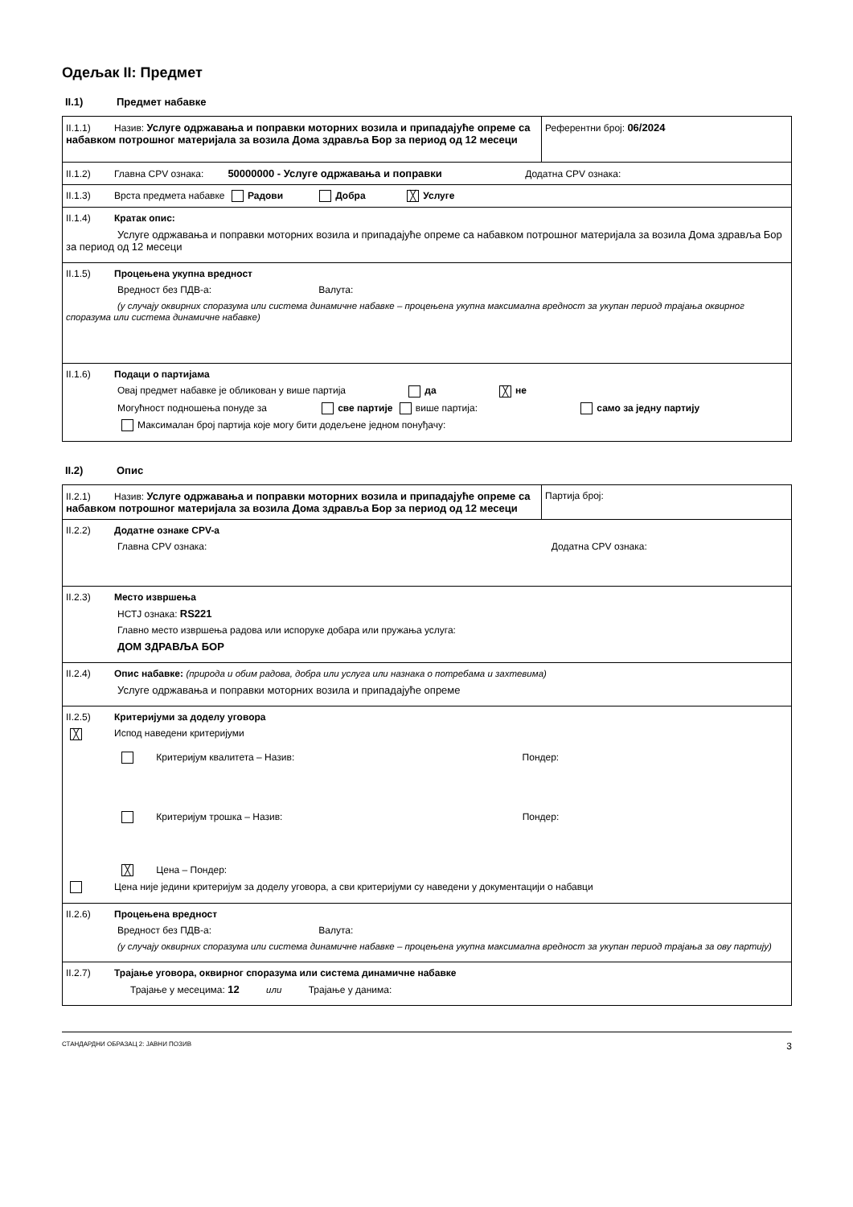Одељак II: Предмет
II.1) Предмет набавке
| II.1.1) Назив: Услуге одржавања и поправки моторних возила и припадајуће опреме са набавком потрошног материјала за возила Дома здравља Бор за период од 12 месеци | Референтни број: 06/2024 |
| II.1.2) Главна CPV ознака: 50000000 - Услуге одржавања и поправки Додатна CPV ознака: | |
| II.1.3) Врста предмета набавке Радови Добра ╳ Услуге | |
| II.1.4) Кратак опис: Услуге одржавања и поправки моторних возила и припадајуће опреме са набавком потрошног материјала за возила Дома здравља Бор за период од 12 месеци | |
| II.1.5) Процењена укупна вредност Вредност без ПДВ-а: Валута: (у случају оквирних споразума или система динамичне набавке – процењена укупна максимална вредност за укупан период трајања оквирног споразума или система динамичне набавке) | |
| II.1.6) Подаци о партијама Овај предмет набавке је обликован у више партија да ╳ не Могућност подношења понуде за све партије више партија: само за једну партију Максималан број партија које могу бити додељене једном понуђачу: | |
II.2) Опис
| II.2.1) Назив: Услуге одржавања и поправки моторних возила и припадајуће опреме са набавком потрошног материјала за возила Дома здравља Бор за период од 12 месеци | Партија број: |
| II.2.2) Додатне ознаке CPV-а Главна CPV ознака: Додатна CPV ознака: | |
| II.2.3) Место извршења НСТЈ ознака: RS221 Главно место извршења радова или испоруке добара или пружања услуга: ДОМ ЗДРАВЉА БОР | |
| II.2.4) Опис набавке: (природа и обим радова, добра или услуга или назнака о потребама и захтевима) Услуге одржавања и поправки моторних возила и припадајуће опреме | |
| II.2.5) Критеријуми за доделу уговора ╳ Испод наведени критеријуми Критеријум квалитета – Назив: Пондер: Критеријум трошка – Назив: Пондер: ╳ Цена – Пондер: Цена није једини критеријум за доделу уговора, а сви критеријуми су наведени у документацији о набавци | |
| II.2.6) Процењена вредност Вредност без ПДВ-а: Валута: (у случају оквирних споразума или система динамичне набавке – процењена укупна максимална вредност за укупан период трајања за ову партију) | |
| II.2.7) Трајање уговора, оквирног споразума или система динамичне набавке Трајање у месецима: 12 или Трајање у данима: | |
СТАНДАРДНИ ОБРАЗАЦ 2: ЈАВНИ ПОЗИВ 3